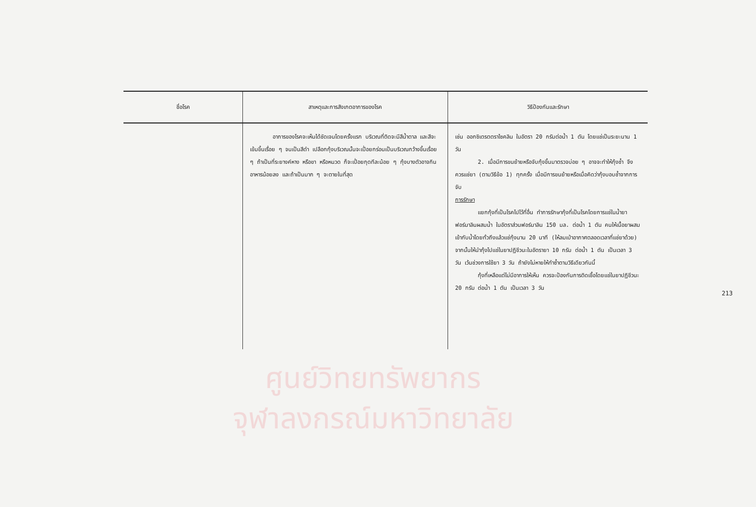| ชื่อโรค | สาเหตุและการสังเกตอาการของโรค | วิธีป้องกันและรักษา |
| --- | --- | --- |
| | อาการของโรคจะเห็นได้ชัดเจนโดยครั้งแรก บริเวณที่ติดจะมีสีน้ำตาล และสีจะเข้มขึ้นเรื่อย ๆ จนเป็นสีดำ เปลือกกุ้งบริเวณนั้นจะเปื่อยกร่อนเป็นบริเวณกว้างขึ้นเรื่อย ๆ ถ้าเป็นที่ระยางค์หาง หรือขา หรือหนวด ก็จะเปื่อยกุดทีละน้อย ๆ กุ้งบางตัวอาจกินอาหารน้อยลง และถ้าเป็นมาก ๆ จะตายในที่สุด | เช่น ออกซิเตรตตราไซคลิน ในอัตรา 20 กรัมต่อน้ำ 1 ตัน โดยแช่เป็นระยะนาน 1 วัน 2. เมื่อมีการขนย้ายหรือจับกุ้งขึ้นมาตรวจบ่อย ๆ อาจจะทำให้กุ้งช้ำ จึงควรแช่ยา (ตามวิธีข้อ 1) ทุกครั้ง เมื่อมีการขนย้ายหรือเมื่อคิดว่ากุ้งบอบช้ำจากการจับ การรักษา แยกกุ้งที่เป็นโรคไปไว้ที่อื่น ทำการรักษากุ้งที่เป็นโรคโดยการแช่ในน้ำยาฟอร์มาลินผสมน้ำ ในอัตราส่วนฟอร์มาลิน 150 มล. ต่อน้ำ 1 ตัน คนให้เนื้อยาผสมเข้ากับน้ำโดยทั่วถึงแล้วแช่กุ้งนาน 20 นาที (ให้ลมเป่าอากาศตลอดเวลาที่แช่ยาด้วย) จากนั้นให้นำกุ้งไปแช่ในยาปฏิชีวนะในอัตรายา 10 กรัม ต่อน้ำ 1 ตัน เป็นเวลา 3 วัน เว้นช่วงการใช้ยา 3 วัน ถ้ายังไม่หายให้ทำซ้ำตามวิธีเดียวกันนี้ กุ้งที่เหลือแต่ไม่มีอาการให้เห็น ควรจะป้องกันการติดเชื้อโดยแช่ในยาปฏิชีวนะ 20 กรัม ต่อน้ำ 1 ตัน เป็นเวลา 3 วัน |
ศูนย์วิทยทรัพยากร
จุฬาลงกรณ์มหาวิทยาลัย
213